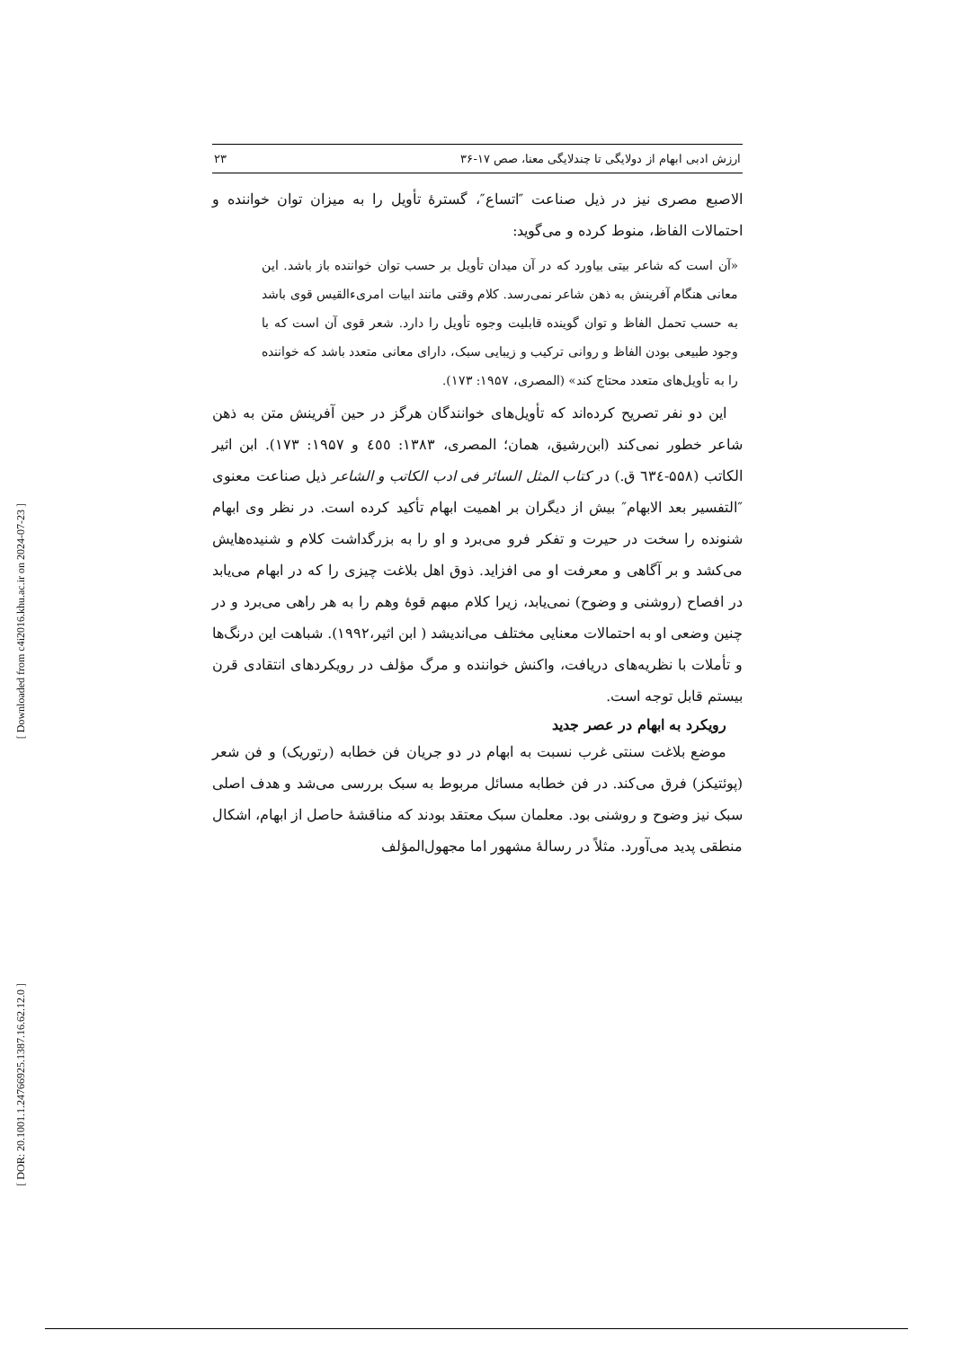ارزش ادبی ابهام از دولایگی تا چندلایگی معنا، صص ۱۷-۳۶ ۲۳
الاصبع مصری نیز در ذیل صناعت ″اتساع″، گسترهٔ تأویل را به میزان توان خواننده و احتمالات الفاظ، منوط کرده و می‌گوید:
«آن است که شاعر بیتی بیاورد که در آن میدان تأویل بر حسب توان خواننده باز باشد. این معانی هنگام آفرینش به ذهن شاعر نمی‌رسد. کلام وقتی مانند ابیات امری‌ءالقیس قوی باشد به حسب تحمل الفاظ و توان گوینده قابلیت وجوه تأویل را دارد. شعر قوی آن است که با وجود طبیعی بودن الفاظ و روانی ترکیب و زیبایی سبک، دارای معانی متعدد باشد که خواننده را به تأویل‌های متعدد محتاج کند» (المصری، ۱۹۵۷: ۱۷۳).
این دو نفر تصریح کرده‌اند که تأویل‌های خوانندگان هرگز در حین آفرینش متن به ذهن شاعر خطور نمی‌کند (ابن‌رشیق، همان؛ المصری، ۱۳۸۳: ٤٥٥ و ۱۹۵۷: ۱۷۳). ابن اثیر الکاتب (۵۵۸-٦۳٤ ق.) در کتاب المثل السائر فی ادب الکاتب و الشاعر ذیل صناعت معنوی ″التفسیر بعد الابهام″ بیش از دیگران بر اهمیت ابهام تأکید کرده است. در نظر وی ابهام شنونده را سخت در حیرت و تفکر فرو می‌برد و او را به بزرگداشت کلام و شنیده‌هایش می‌کشد و بر آگاهی و معرفت او می افزاید. ذوق اهل بلاغت چیزی را که در ابهام می‌یابد در افصاح (روشنی و وضوح) نمی‌یابد، زیرا کلام مبهم قوهٔ وهم را به هر راهی می‌برد و در چنین وضعی او به احتمالات معنایی مختلف می‌اندیشد ( ابن اثیر،۱۹۹۲). شباهت این درنگ‌ها و تأملات با نظریه‌های دریافت، واکنش خواننده و مرگ مؤلف در رویکردهای انتقادی قرن بیستم قابل توجه است.
رویکرد به ابهام در عصر جدید
موضع بلاغت سنتی غرب نسبت به ابهام در دو جریان فن خطابه (رتوریک) و فن شعر (پوئتیکز) فرق می‌کند. در فن خطابه مسائل مربوط به سبک بررسی می‌شد و هدف اصلی سبک نیز وضوح و روشنی بود. معلمان سبک معتقد بودند که مناقشهٔ حاصل از ابهام، اشکال منطقی پدید می‌آورد. مثلاً در رسالهٔ مشهور اما مجهول‌المؤلف
[ Downloaded from c4i2016.khu.ac.ir on 2024-07-23 ]
[ DOR: 20.1001.1.24766925.1387.16.62.12.0 ]